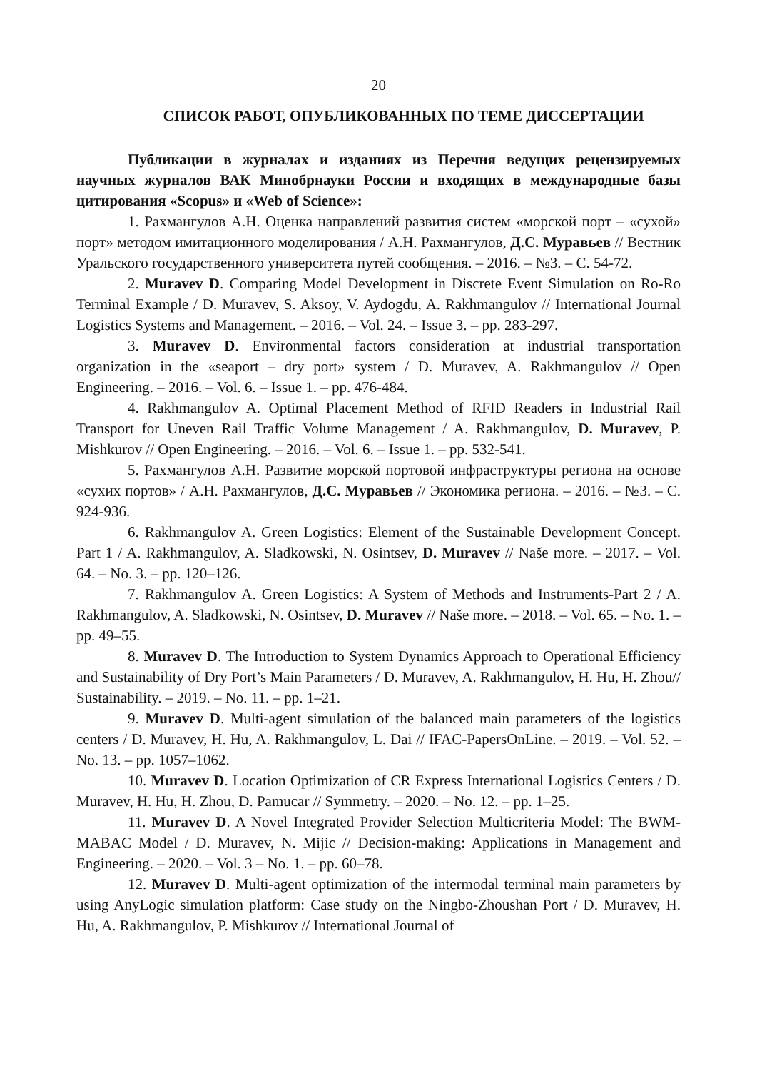20
СПИСОК РАБОТ, ОПУБЛИКОВАННЫХ ПО ТЕМЕ ДИССЕРТАЦИИ
Публикации в журналах и изданиях из Перечня ведущих рецензируемых научных журналов ВАК Минобрнауки России и входящих в международные базы цитирования «Scopus» и «Web of Science»:
1. Рахмангулов А.Н. Оценка направлений развития систем «морской порт – «сухой» порт» методом имитационного моделирования / А.Н. Рахмангулов, Д.С. Муравьев // Вестник Уральского государственного университета путей сообщения. – 2016. – №3. – С. 54-72.
2. Muravev D. Comparing Model Development in Discrete Event Simulation on Ro-Ro Terminal Example / D. Muravev, S. Aksoy, V. Aydogdu, A. Rakhmangulov // International Journal Logistics Systems and Management. – 2016. – Vol. 24. – Issue 3. – pp. 283-297.
3. Muravev D. Environmental factors consideration at industrial transportation organization in the «seaport – dry port» system / D. Muravev, A. Rakhmangulov // Open Engineering. – 2016. – Vol. 6. – Issue 1. – pp. 476-484.
4. Rakhmangulov A. Optimal Placement Method of RFID Readers in Industrial Rail Transport for Uneven Rail Traffic Volume Management / A. Rakhmangulov, D. Muravev, P. Mishkurov // Open Engineering. – 2016. – Vol. 6. – Issue 1. – pp. 532-541.
5. Рахмангулов А.Н. Развитие морской портовой инфраструктуры региона на основе «сухих портов» / А.Н. Рахмангулов, Д.С. Муравьев // Экономика региона. – 2016. – №3. – С. 924-936.
6. Rakhmangulov A. Green Logistics: Element of the Sustainable Development Concept. Part 1 / A. Rakhmangulov, A. Sladkowski, N. Osintsev, D. Muravev // Naše more. – 2017. – Vol. 64. – No. 3. – pp. 120–126.
7. Rakhmangulov A. Green Logistics: A System of Methods and Instruments-Part 2 / A. Rakhmangulov, A. Sladkowski, N. Osintsev, D. Muravev // Naše more. – 2018. – Vol. 65. – No. 1. – pp. 49–55.
8. Muravev D. The Introduction to System Dynamics Approach to Operational Efficiency and Sustainability of Dry Port’s Main Parameters / D. Muravev, A. Rakhmangulov, H. Hu, H. Zhou// Sustainability. – 2019. – No. 11. – pp. 1–21.
9. Muravev D. Multi-agent simulation of the balanced main parameters of the logistics centers / D. Muravev, H. Hu, A. Rakhmangulov, L. Dai // IFAC-PapersOnLine. – 2019. – Vol. 52. – No. 13. – pp. 1057–1062.
10. Muravev D. Location Optimization of CR Express International Logistics Centers / D. Muravev, H. Hu, H. Zhou, D. Pamucar // Symmetry. – 2020. – No. 12. – pp. 1–25.
11. Muravev D. A Novel Integrated Provider Selection Multicriteria Model: The BWM-MABAC Model / D. Muravev, N. Mijic // Decision-making: Applications in Management and Engineering. – 2020. – Vol. 3 – No. 1. – pp. 60–78.
12. Muravev D. Multi-agent optimization of the intermodal terminal main parameters by using AnyLogic simulation platform: Case study on the Ningbo-Zhoushan Port / D. Muravev, H. Hu, A. Rakhmangulov, P. Mishkurov // International Journal of